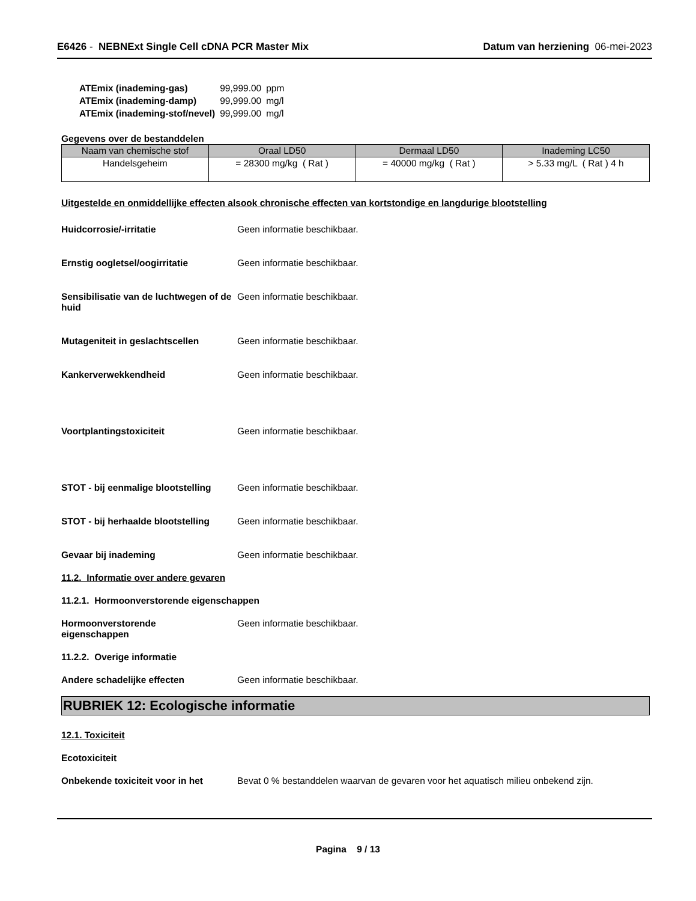E6426 - NEBNExt Single Cell cDNA PCR Master Mix
Datum van herziening 06-mei-2023
| ATEmix (inademing-gas) | 99,999.00 | ppm |
| ATEmix (inademing-damp) | 99,999.00 | mg/l |
| ATEmix (inademing-stof/nevel) | 99,999.00 | mg/l |
Gegevens over de bestanddelen
| Naam van chemische stof | Oraal LD50 | Dermaal LD50 | Inademing LC50 |
| --- | --- | --- | --- |
| Handelsgeheim | = 28300 mg/kg ( Rat ) | = 40000 mg/kg ( Rat ) | > 5.33 mg/L ( Rat ) 4 h |
Uitgestelde en onmiddellijke effecten alsook chronische effecten van kortstondige en langdurige blootstelling
Huidcorrosie/-irritatie Geen informatie beschikbaar.
Ernstig oogletsel/oogirritatie Geen informatie beschikbaar.
Sensibilisatie van de luchtwegen of de huid
Geen informatie beschikbaar.
Mutageniteit in geslachtscellen Geen informatie beschikbaar.
Kankerverwekkendheid Geen informatie beschikbaar.
Voortplantingstoxiciteit Geen informatie beschikbaar.
STOT - bij eenmalige blootstelling
Geen informatie beschikbaar.
STOT - bij herhaalde blootstelling
Geen informatie beschikbaar.
Gevaar bij inademing Geen informatie beschikbaar.
11.2. Informatie over andere gevaren
11.2.1. Hormoonverstorende eigenschappen
Hormoonverstorende
eigenschappen
Geen informatie beschikbaar.
11.2.2. Overige informatie
Andere schadelijke effecten Geen informatie beschikbaar.
RUBRIEK 12: Ecologische informatie
12.1. Toxiciteit
Ecotoxiciteit
Onbekende toxiciteit voor in het
Bevat 0 % bestanddelen waarvan de gevaren voor het aquatisch milieu onbekend zijn.
Pagina 9 / 13